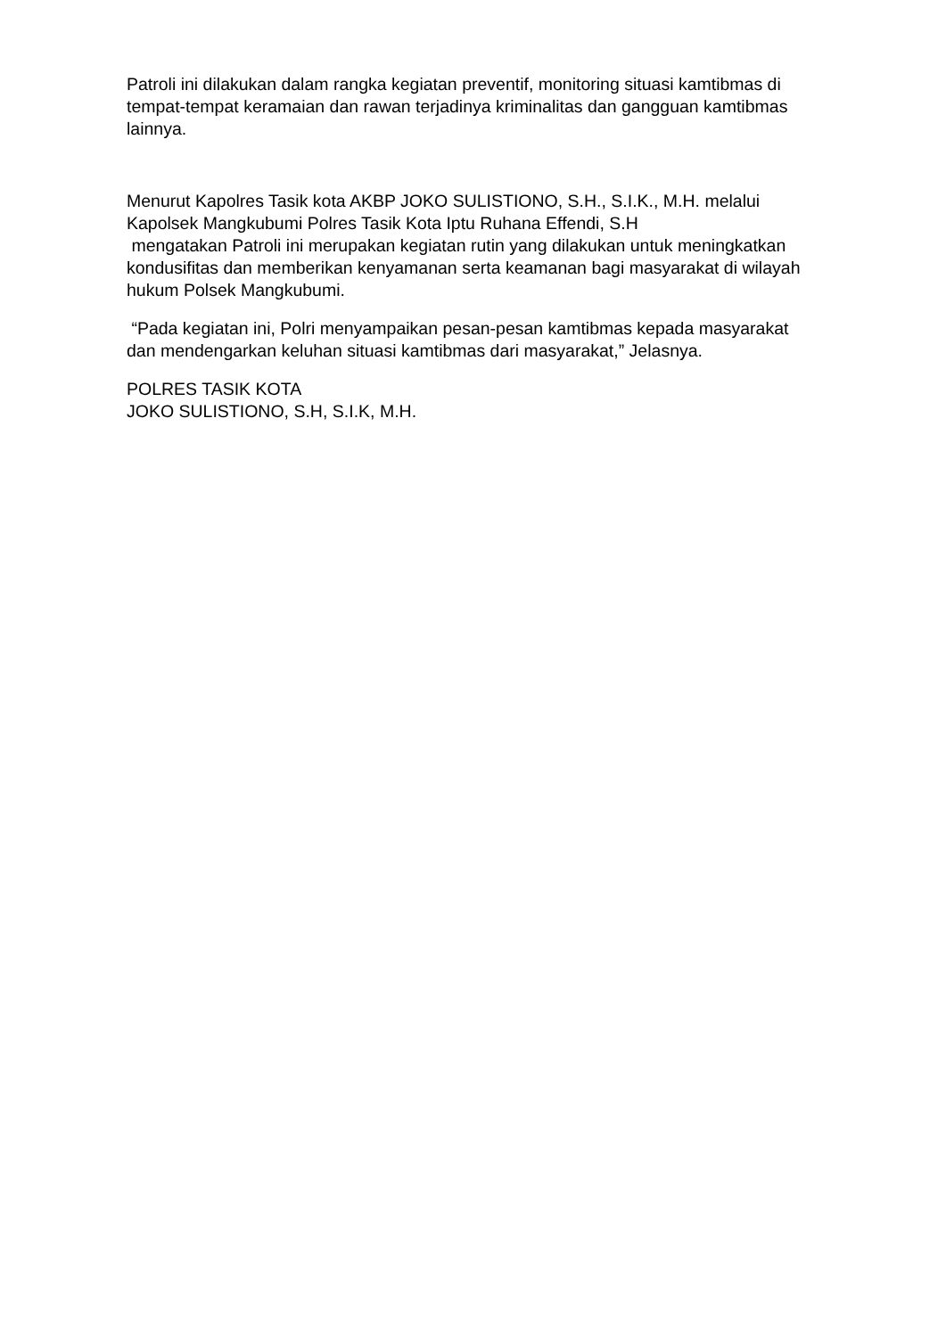Patroli ini dilakukan dalam rangka kegiatan preventif, monitoring situasi kamtibmas di tempat-tempat keramaian dan rawan terjadinya kriminalitas dan gangguan kamtibmas lainnya.
Menurut Kapolres Tasik kota AKBP JOKO SULISTIONO, S.H., S.I.K., M.H. melalui Kapolsek Mangkubumi Polres Tasik Kota Iptu Ruhana Effendi, S.H
mengatakan Patroli ini merupakan kegiatan rutin yang dilakukan untuk meningkatkan kondusifitas dan memberikan kenyamanan serta keamanan bagi masyarakat di wilayah hukum Polsek Mangkubumi.
“Pada kegiatan ini, Polri menyampaikan pesan-pesan kamtibmas kepada masyarakat dan mendengarkan keluhan situasi kamtibmas dari masyarakat,” Jelasnya.
POLRES TASIK KOTA
JOKO SULISTIONO, S.H, S.I.K, M.H.